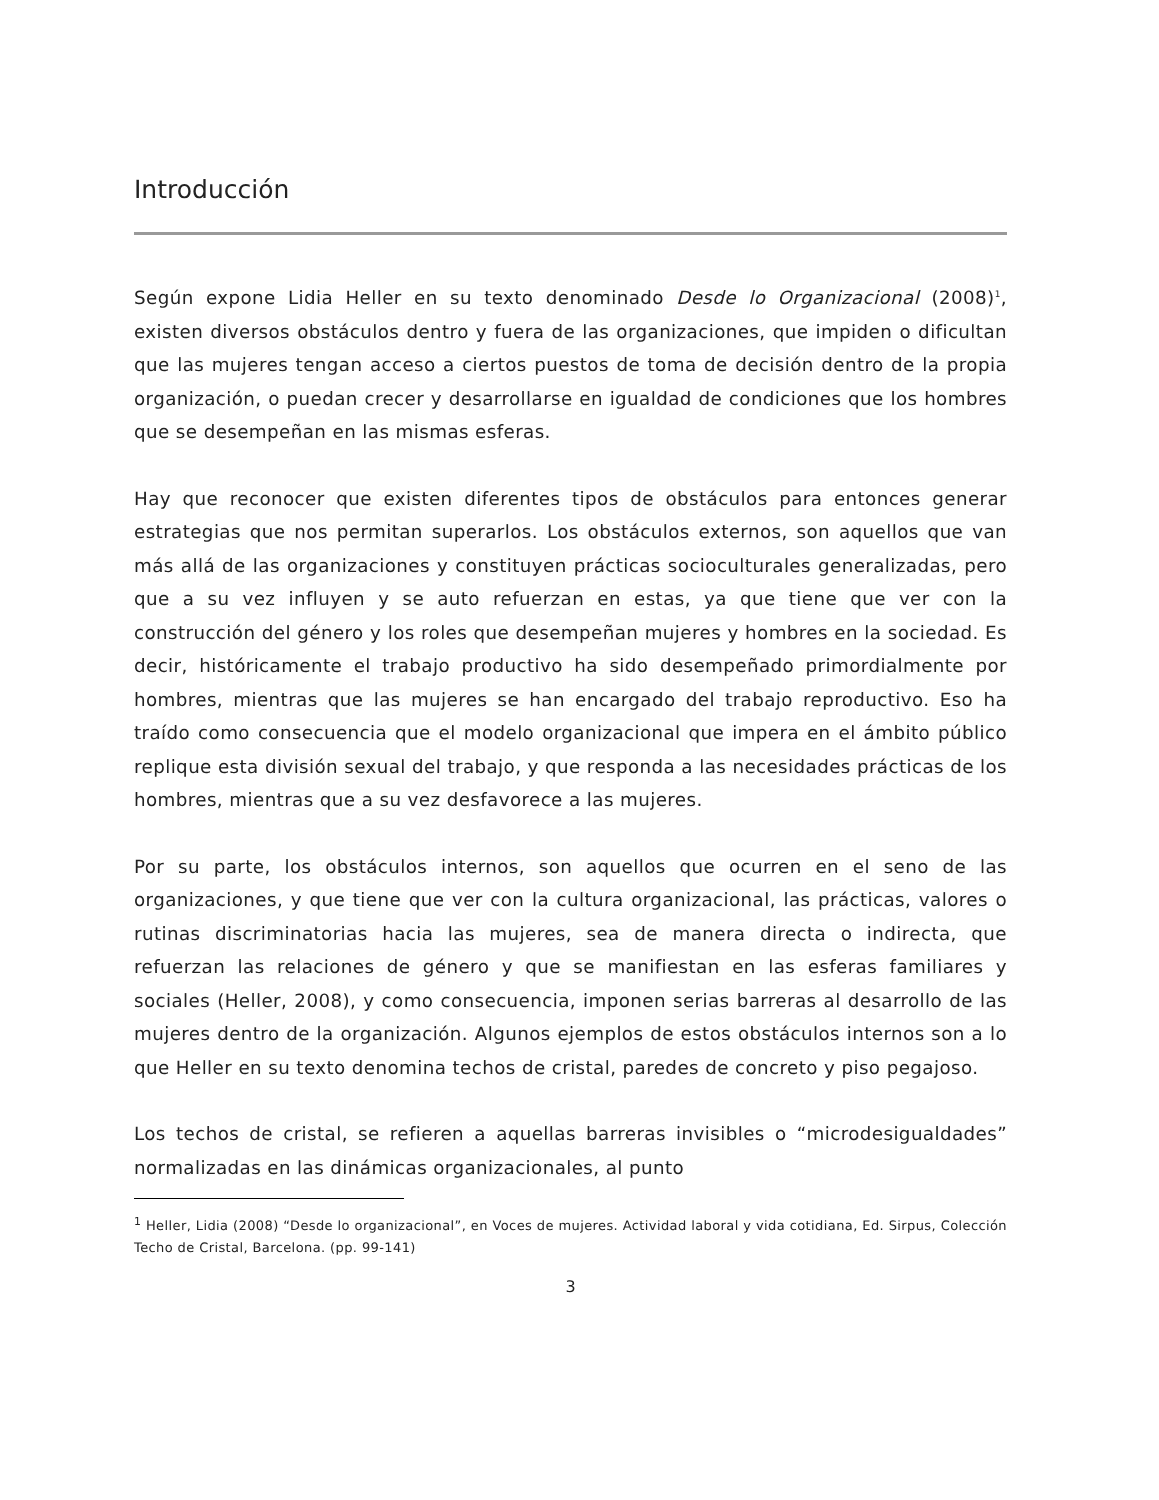Introducción
Según expone Lidia Heller en su texto denominado Desde lo Organizacional (2008)<sup>1</sup>, existen diversos obstáculos dentro y fuera de las organizaciones, que impiden o dificultan que las mujeres tengan acceso a ciertos puestos de toma de decisión dentro de la propia organización, o puedan crecer y desarrollarse en igualdad de condiciones que los hombres que se desempeñan en las mismas esferas.
Hay que reconocer que existen diferentes tipos de obstáculos para entonces generar estrategias que nos permitan superarlos. Los obstáculos externos, son aquellos que van más allá de las organizaciones y constituyen prácticas socioculturales generalizadas, pero que a su vez influyen y se auto refuerzan en estas, ya que tiene que ver con la construcción del género y los roles que desempeñan mujeres y hombres en la sociedad. Es decir, históricamente el trabajo productivo ha sido desempeñado primordialmente por hombres, mientras que las mujeres se han encargado del trabajo reproductivo. Eso ha traído como consecuencia que el modelo organizacional que impera en el ámbito público replique esta división sexual del trabajo, y que responda a las necesidades prácticas de los hombres, mientras que a su vez desfavorece a las mujeres.
Por su parte, los obstáculos internos, son aquellos que ocurren en el seno de las organizaciones, y que tiene que ver con la cultura organizacional, las prácticas, valores o rutinas discriminatorias hacia las mujeres, sea de manera directa o indirecta, que refuerzan las relaciones de género y que se manifiestan en las esferas familiares y sociales (Heller, 2008), y como consecuencia, imponen serias barreras al desarrollo de las mujeres dentro de la organización. Algunos ejemplos de estos obstáculos internos son a lo que Heller en su texto denomina techos de cristal, paredes de concreto y piso pegajoso.
Los techos de cristal, se refieren a aquellas barreras invisibles o “microdesigualdades” normalizadas en las dinámicas organizacionales, al punto
<sup>1</sup> Heller, Lidia (2008) “Desde lo organizacional”, en Voces de mujeres. Actividad laboral y vida cotidiana, Ed. Sirpus, Colección Techo de Cristal, Barcelona. (pp. 99-141)
3